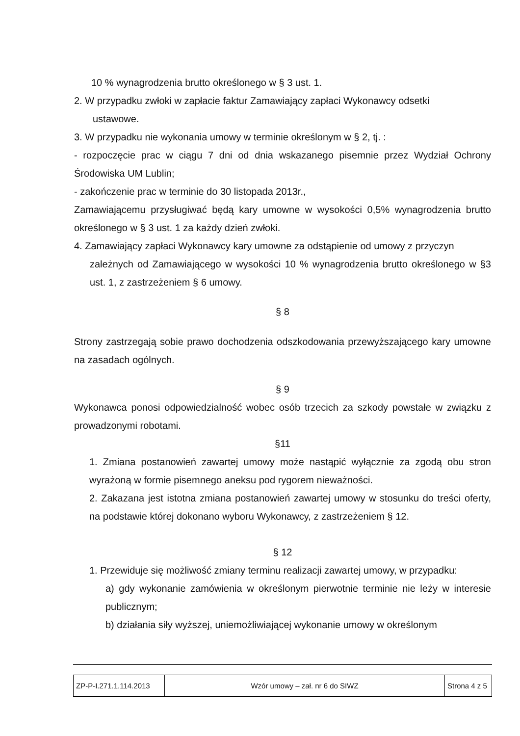10 % wynagrodzenia brutto określonego w § 3 ust. 1.
2. W przypadku zwłoki w zapłacie faktur Zamawiający zapłaci Wykonawcy odsetki
ustawowe.
3. W przypadku nie wykonania umowy w terminie określonym w § 2, tj. :
- rozpoczęcie prac w ciągu 7 dni od dnia wskazanego pisemnie przez Wydział Ochrony Środowiska UM Lublin;
- zakończenie prac w terminie do 30 listopada 2013r.,
Zamawiającemu przysługiwać będą kary umowne w wysokości 0,5% wynagrodzenia brutto określonego w § 3 ust. 1 za każdy dzień zwłoki.
4. Zamawiający zapłaci Wykonawcy kary umowne za odstąpienie od umowy z przyczyn
zależnych od Zamawiającego w wysokości 10 % wynagrodzenia brutto określonego w §3 ust. 1, z zastrzeżeniem § 6 umowy.
§ 8
Strony zastrzegają sobie prawo dochodzenia odszkodowania przewyższającego kary umowne na zasadach ogólnych.
§ 9
Wykonawca ponosi odpowiedzialność wobec osób trzecich za szkody powstałe w związku z prowadzonymi robotami.
§11
1. Zmiana postanowień zawartej umowy może nastąpić wyłącznie za zgodą obu stron wyrażoną w formie pisemnego aneksu pod rygorem nieważności.
2. Zakazana jest istotna zmiana postanowień zawartej umowy w stosunku do treści oferty, na podstawie której dokonano wyboru Wykonawcy, z zastrzeżeniem § 12.
§ 12
1. Przewiduje się możliwość zmiany terminu realizacji zawartej umowy, w przypadku:
a) gdy wykonanie zamówienia w określonym pierwotnie terminie nie leży w interesie publicznym;
b) działania siły wyższej, uniemożliwiającej wykonanie umowy w określonym
| ZP-P-I.271.1.114.2013 | Wzór umowy – zał. nr 6 do SIWZ | Strona 4 z 5 |